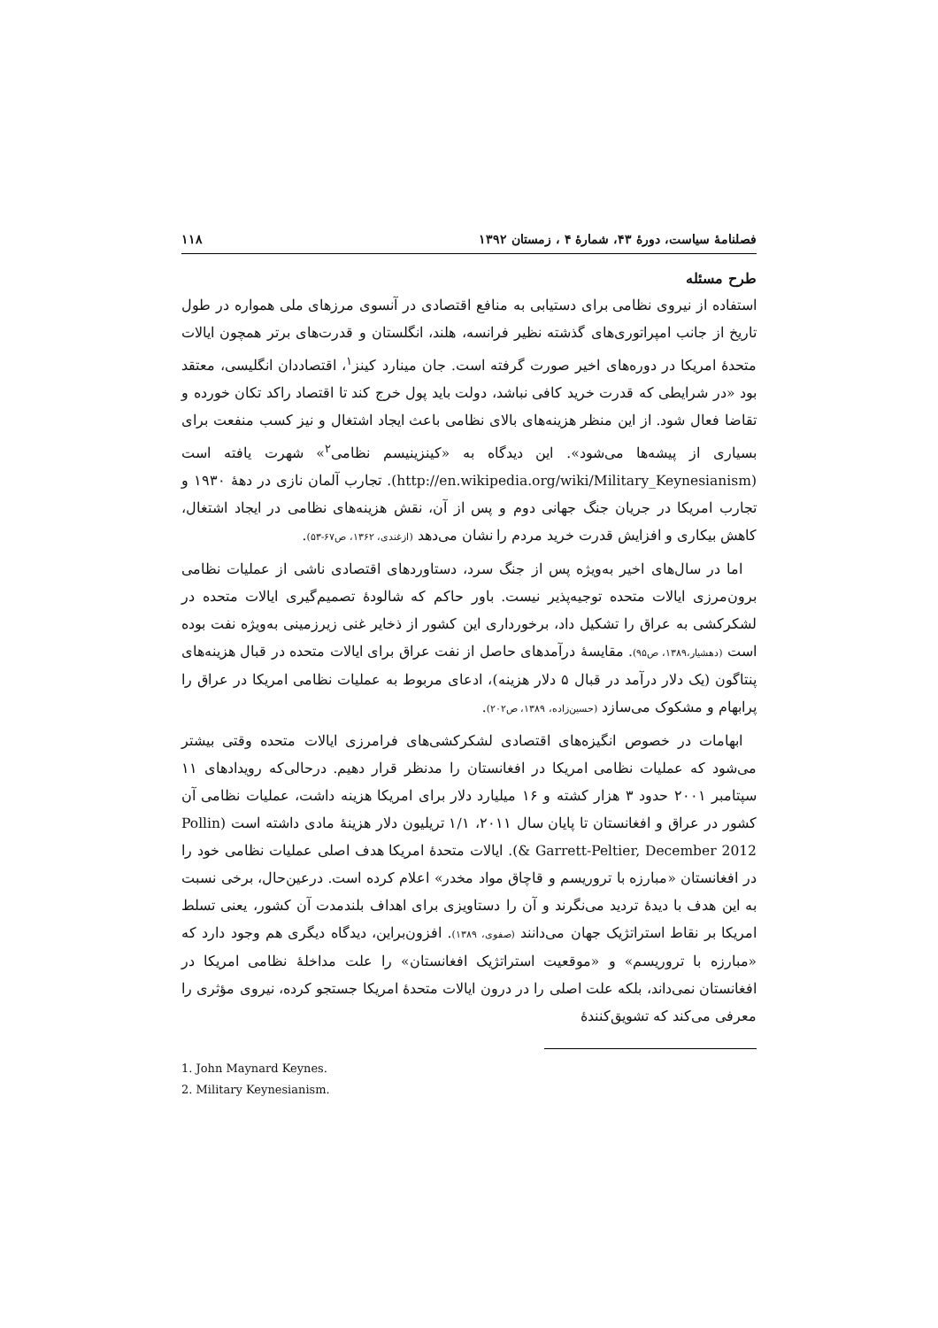فصلنامهٔ سیاست، دورهٔ ۴۳، شمارهٔ ۴ ، زمستان ۱۳۹۲ ۱۱۸
طرح مسئله
استفاده از نیروی نظامی برای دستیابی به منافع اقتصادی در آنسوی مرزهای ملی همواره در طول تاریخ از جانب امپراتوری‌های گذشته نظیر فرانسه، هلند، انگلستان و قدرت‌های برتر همچون ایالات متحدهٔ امریکا در دوره‌های اخیر صورت گرفته است. جان مینارد کینز<sup>۱</sup>، اقتصاددان انگلیسی، معتقد بود «در شرایطی که قدرت خرید کافی نباشد، دولت باید پول خرج کند تا اقتصاد راکد تکان خورده و تقاضا فعال شود. از این منظر هزینه‌های بالای نظامی باعث ایجاد اشتغال و نیز کسب منفعت برای بسیاری از پیشه‌ها می‌شود». این دیدگاه به «کینزینیسم نظامی<sup>۲</sup>» شهرت یافته است (http://en.wikipedia.org/wiki/Military_Keynesianism). تجارب آلمان نازی در دههٔ ۱۹۳۰ و تجارب امریکا در جریان جنگ جهانی دوم و پس از آن، نقش هزینه‌های نظامی در ایجاد اشتغال، کاهش بیکاری و افزایش قدرت خرید مردم را نشان می‌دهد (ازغندی، ۱۳۶۲، ص۶۷-۵۳).
اما در سال‌های اخیر به‌ویژه پس از جنگ سرد، دستاوردهای اقتصادی ناشی از عملیات نظامی برون‌مرزی ایالات متحده توجیه‌پذیر نیست. باور حاکم که شالودهٔ تصمیم‌گیری ایالات متحده در لشکرکشی به عراق را تشکیل داد، برخورداری این کشور از ذخایر غنی زیرزمینی به‌ویژه نفت بوده است (دهشیار،۱۳۸۹، ص۹۵). مقایسهٔ درآمدهای حاصل از نفت عراق برای ایالات متحده در قبال هزینه‌های پنتاگون (یک دلار درآمد در قبال ۵ دلار هزینه)، ادعای مربوط به عملیات نظامی امریکا در عراق را پرابهام و مشکوک می‌سازد (حسین‌زاده، ۱۳۸۹، ص۲۰۲).
ابهامات در خصوص انگیزه‌های اقتصادی لشکرکشی‌های فرامرزی ایالات متحده وقتی بیشتر می‌شود که عملیات نظامی امریکا در افغانستان را مدنظر قرار دهیم. درحالی‌که رویدادهای ۱۱ سپتامبر ۲۰۰۱ حدود ۳ هزار کشته و ۱۶ میلیارد دلار برای امریکا هزینه داشت، عملیات نظامی آن کشور در عراق و افغانستان تا پایان سال ۲۰۱۱، ۱/۱ تریلیون دلار هزینهٔ مادی داشته است (Pollin & Garrett-Peltier, December 2012). ایالات متحدهٔ امریکا هدف اصلی عملیات نظامی خود را در افغانستان «مبارزه با تروریسم و قاچاق مواد مخدر» اعلام کرده است. درعین‌حال، برخی نسبت به این هدف با دیدهٔ تردید می‌نگرند و آن را دستاویزی برای اهداف بلندمدت آن کشور، یعنی تسلط امریکا بر نقاط استراتژیک جهان می‌دانند (صفوی، ۱۳۸۹). افزون‌براین، دیدگاه دیگری هم وجود دارد که «مبارزه با تروریسم» و «موقعیت استراتژیک افغانستان» را علت مداخلهٔ نظامی امریکا در افغانستان نمی‌داند، بلکه علت اصلی را در درون ایالات متحدهٔ امریکا جستجو کرده، نیروی مؤثری را معرفی می‌کند که تشویق‌کنندهٔ
1. John Maynard Keynes.
2. Military Keynesianism.